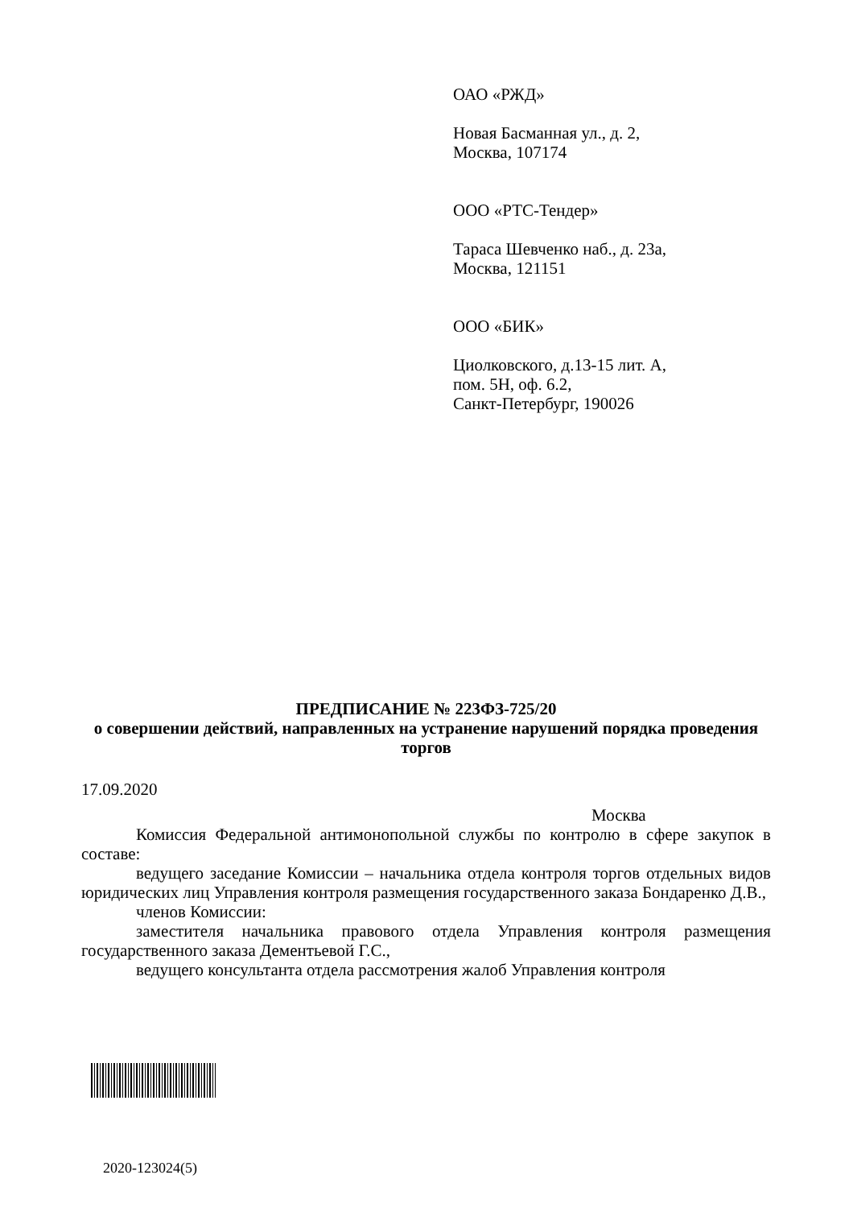ОАО «РЖД»
Новая Басманная ул., д. 2,
Москва, 107174
ООО «РТС-Тендер»
Тараса Шевченко наб., д. 23а,
Москва, 121151
ООО «БИК»
Циолковского, д.13-15 лит. А,
пом. 5Н, оф. 6.2,
Санкт-Петербург, 190026
ПРЕДПИСАНИЕ № 223ФЗ-725/20
о совершении действий, направленных на устранение нарушений порядка проведения торгов
17.09.2020
Москва
Комиссия Федеральной антимонопольной службы по контролю в сфере закупок в составе:
ведущего заседание Комиссии – начальника отдела контроля торгов отдельных видов юридических лиц Управления контроля размещения государственного заказа Бондаренко Д.В.,
членов Комиссии:
заместителя начальника правового отдела Управления контроля размещения государственного заказа Дементьевой Г.С.,
ведущего консультанта отдела рассмотрения жалоб Управления контроля
2020-123024(5)